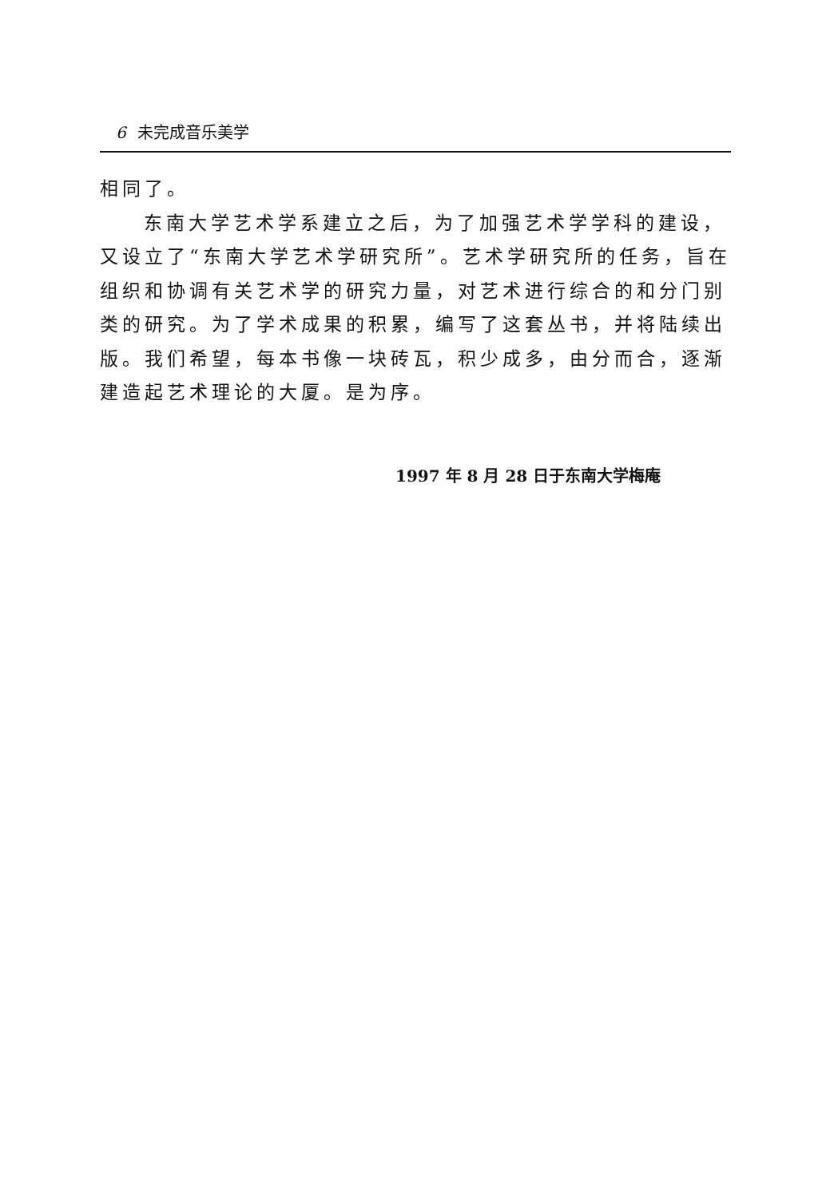6 未完成音乐美学
相同了。
东南大学艺术学系建立之后，为了加强艺术学学科的建设，又设立了“东南大学艺术学研究所”。艺术学研究所的任务，旨在组织和协调有关艺术学的研究力量，对艺术进行综合的和分门别类的研究。为了学术成果的积累，编写了这套丛书，并将陆续出版。我们希望，每本书像一块砖瓦，积少成多，由分而合，逐渐建造起艺术理论的大厦。是为序。
1997 年 8 月 28 日于东南大学梅庵